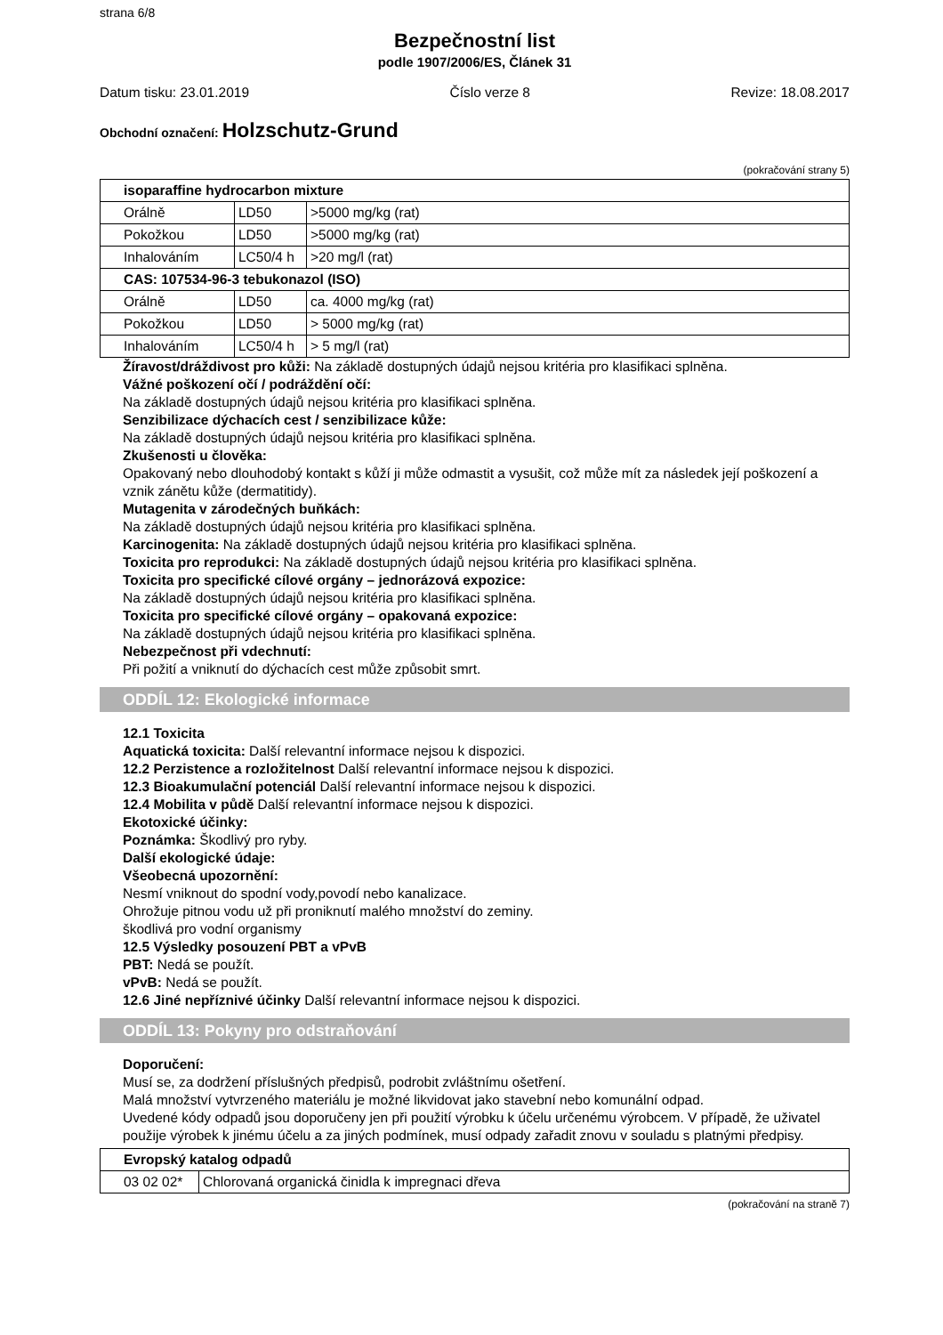strana 6/8
Bezpečnostní list
podle 1907/2006/ES, Článek 31
Datum tisku: 23.01.2019 Číslo verze 8 Revize: 18.08.2017
Obchodní označení: Holzschutz-Grund
(pokračování strany 5)
| isoparaffine hydrocarbon mixture | | |
| --- | --- | --- |
| Orálně | LD50 | >5000 mg/kg (rat) |
| Pokožkou | LD50 | >5000 mg/kg (rat) |
| Inhalováním | LC50/4 h | >20 mg/l (rat) |
| CAS: 107534-96-3 tebukonazol (ISO) | | |
| Orálně | LD50 | ca. 4000 mg/kg (rat) |
| Pokožkou | LD50 | > 5000 mg/kg (rat) |
| Inhalováním | LC50/4 h | > 5 mg/l (rat) |
Žíravost/dráždivost pro kůži: Na základě dostupných údajů nejsou kritéria pro klasifikaci splněna.
Vážné poškození očí / podráždění očí:
Na základě dostupných údajů nejsou kritéria pro klasifikaci splněna.
Senzibilizace dýchacích cest / senzibilizace kůže:
Na základě dostupných údajů nejsou kritéria pro klasifikaci splněna.
Zkušenosti u člověka:
Opakovaný nebo dlouhodobý kontakt s kůží ji může odmastit a vysušit, což může mít za následek její poškození a vznik zánětu kůže (dermatitidy).
Mutagenita v zárodečných buňkách:
Na základě dostupných údajů nejsou kritéria pro klasifikaci splněna.
Karcinogenita: Na základě dostupných údajů nejsou kritéria pro klasifikaci splněna.
Toxicita pro reprodukci: Na základě dostupných údajů nejsou kritéria pro klasifikaci splněna.
Toxicita pro specifické cílové orgány – jednorázová expozice:
Na základě dostupných údajů nejsou kritéria pro klasifikaci splněna.
Toxicita pro specifické cílové orgány – opakovaná expozice:
Na základě dostupných údajů nejsou kritéria pro klasifikaci splněna.
Nebezpečnost při vdechnutí:
Při požití a vniknutí do dýchacích cest může způsobit smrt.
ODDÍL 12: Ekologické informace
12.1 Toxicita
Aquatická toxicita: Další relevantní informace nejsou k dispozici.
12.2 Perzistence a rozložitelnost Další relevantní informace nejsou k dispozici.
12.3 Bioakumulační potenciál Další relevantní informace nejsou k dispozici.
12.4 Mobilita v půdě Další relevantní informace nejsou k dispozici.
Ekotoxické účinky:
Poznámka: Škodlivý pro ryby.
Další ekologické údaje:
Všeobecná upozornění:
Nesmí vniknout do spodní vody,povodí nebo kanalizace.
Ohrožuje pitnou vodu už při proniknutí malého množství do zeminy.
škodlivá pro vodní organismy
12.5 Výsledky posouzení PBT a vPvB
PBT: Nedá se použít.
vPvB: Nedá se použít.
12.6 Jiné nepříznivé účinky Další relevantní informace nejsou k dispozici.
ODDÍL 13: Pokyny pro odstraňování
Doporučení:
Musí se, za dodržení příslušných předpisů, podrobit zvláštnímu ošetření.
Malá množství vytvrzeného materiálu je možné likvidovat jako stavební nebo komunální odpad.
Uvedené kódy odpadů jsou doporučeny jen při použití výrobku k účelu určenému výrobcem. V případě, že uživatel použije výrobek k jinému účelu a za jiných podmínek, musí odpady zařadit znovu v souladu s platnými předpisy.
| Evropský katalog odpadů | |
| --- | --- |
| 03 02 02* | Chlorovaná organická činidla k impregnaci dřeva |
(pokračování na straně 7)